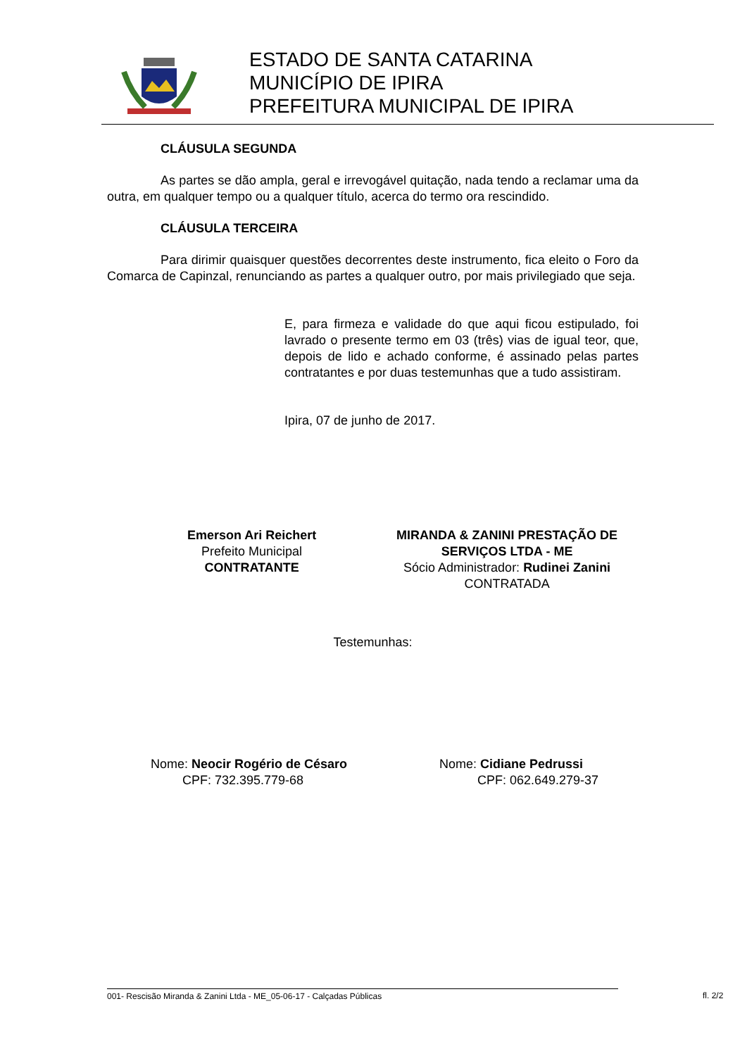ESTADO DE SANTA CATARINA
MUNICÍPIO DE IPIRA
PREFEITURA MUNICIPAL DE IPIRA
CLÁUSULA SEGUNDA
As partes se dão ampla, geral e irrevogável quitação, nada tendo a reclamar uma da outra, em qualquer tempo ou a qualquer título, acerca do termo ora rescindido.
CLÁUSULA TERCEIRA
Para dirimir quaisquer questões decorrentes deste instrumento, fica eleito o Foro da Comarca de Capinzal, renunciando as partes a qualquer outro, por mais privilegiado que seja.
E, para firmeza e validade do que aqui ficou estipulado, foi lavrado o presente termo em 03 (três) vias de igual teor, que, depois de lido e achado conforme, é assinado pelas partes contratantes e por duas testemunhas que a tudo assistiram.
Ipira, 07 de junho de 2017.
Emerson Ari Reichert
Prefeito Municipal
CONTRATANTE
MIRANDA & ZANINI PRESTAÇÃO DE SERVIÇOS LTDA - ME
Sócio Administrador: Rudinei Zanini
CONTRATADA
Testemunhas:
Nome: Neocir Rogério de Césaro
CPF: 732.395.779-68
Nome: Cidiane Pedrussi
CPF: 062.649.279-37
001- Rescisão Miranda & Zanini Ltda - ME_05-06-17 - Calçadas Públicas fl. 2/2